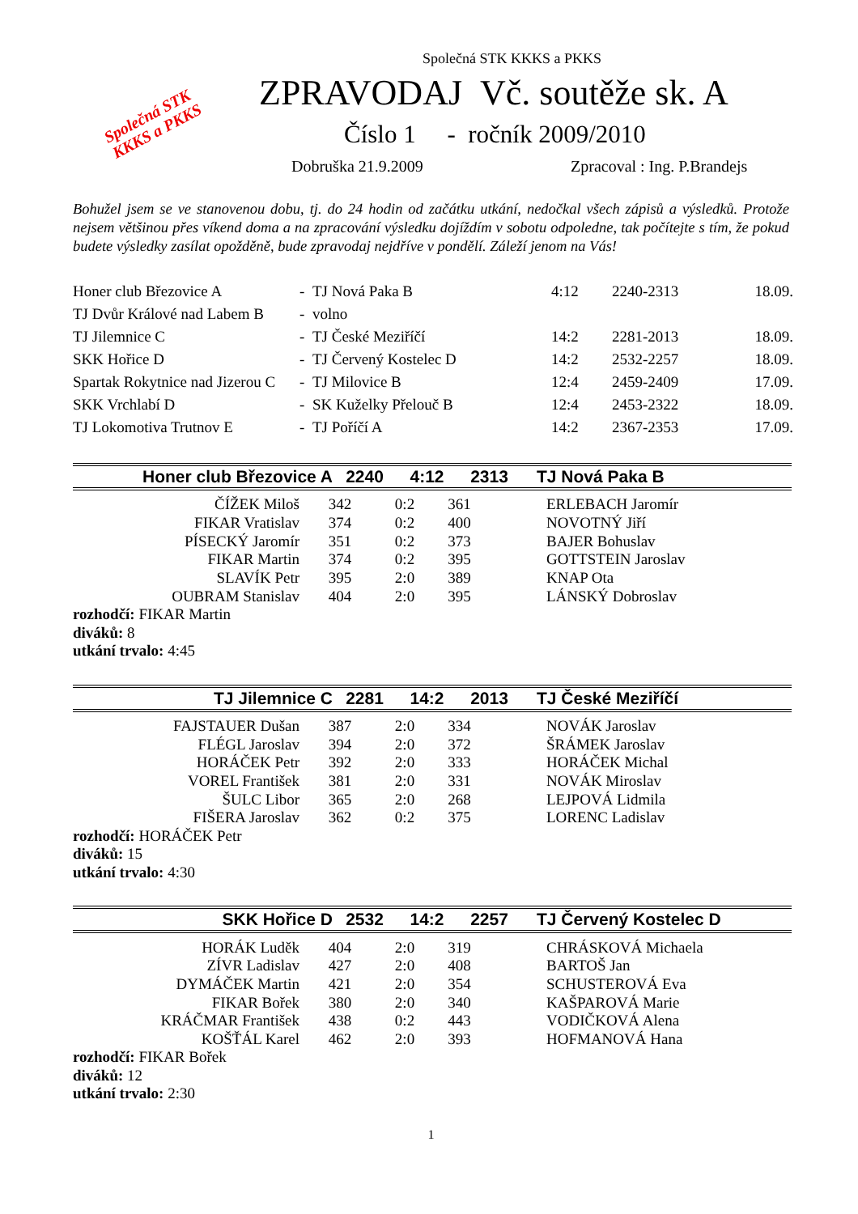Společná STK
KKKS a PKKS
Společná STK KKKS a PKKS
ZPRAVODAJ Vč. soutěže sk. A
Číslo 1 - ročník 2009/2010
Dobruška 21.9.2009 Zpracoval : Ing. P.Brandejs
Bohužel jsem se ve stanovenou dobu, tj. do 24 hodin od začátku utkání, nedočkal všech zápisů a výsledků. Protože nejsem většinou přes víkend doma a na zpracování výsledku dojíždím v sobotu odpoledne, tak počítejte s tím, že pokud budete výsledky zasílat opožděně, bude zpravodaj nejdříve v pondělí. Záleží jenom na Vás!
| Honer club Březovice A | - | TJ Nová Paka B | 4:12 | 2240-2313 | 18.09. |
| TJ Dvůr Králové nad Labem B | - | volno | | | |
| TJ Jilemnice C | - | TJ České Meziříčí | 14:2 | 2281-2013 | 18.09. |
| SKK Hořice D | - | TJ Červený Kostelec D | 14:2 | 2532-2257 | 18.09. |
| Spartak Rokytnice nad Jizerou C | - | TJ Milovice B | 12:4 | 2459-2409 | 17.09. |
| SKK Vrchlabí D | - | SK Kuželky Přelouč B | 12:4 | 2453-2322 | 18.09. |
| TJ Lokomotiva Trutnov E | - | TJ Poříčí A | 14:2 | 2367-2353 | 17.09. |
| Honer club Březovice A | 2240 | 4:12 | 2313 | TJ Nová Paka B |
| --- | --- | --- | --- | --- |
| ČÍŽEK Miloš | 342 | 0:2 | 361 | ERLEBACH Jaromír |
| FIKAR Vratislav | 374 | 0:2 | 400 | NOVOTNÝ Jiří |
| PÍSECKÝ Jaromír | 351 | 0:2 | 373 | BAJER Bohuslav |
| FIKAR Martin | 374 | 0:2 | 395 | GOTTSTEIN Jaroslav |
| SLAVÍK Petr | 395 | 2:0 | 389 | KNAP Ota |
| OUBRAM Stanislav | 404 | 2:0 | 395 | LÁNSKÝ Dobroslav |
rozhodčí: FIKAR Martin
diváků: 8
utkání trvalo: 4:45
| TJ Jilemnice C | 2281 | 14:2 | 2013 | TJ České Meziříčí |
| --- | --- | --- | --- | --- |
| FAJSTAUER Dušan | 387 | 2:0 | 334 | NOVÁK Jaroslav |
| FLÉGL Jaroslav | 394 | 2:0 | 372 | ŠRÁMEK Jaroslav |
| HORÁČEK Petr | 392 | 2:0 | 333 | HORÁČEK Michal |
| VOREL František | 381 | 2:0 | 331 | NOVÁK Miroslav |
| ŠULC Libor | 365 | 2:0 | 268 | LEJPOVÁ Lidmila |
| FIŠERA Jaroslav | 362 | 0:2 | 375 | LORENC Ladislav |
rozhodčí: HORÁČEK Petr
diváků: 15
utkání trvalo: 4:30
| SKK Hořice D | 2532 | 14:2 | 2257 | TJ Červený Kostelec D |
| --- | --- | --- | --- | --- |
| HORÁK Luděk | 404 | 2:0 | 319 | CHRÁSKOVÁ Michaela |
| ZÍVR Ladislav | 427 | 2:0 | 408 | BARTOŠ Jan |
| DYMÁČEK Martin | 421 | 2:0 | 354 | SCHUSTEROVÁ Eva |
| FIKAR Bořek | 380 | 2:0 | 340 | KAŠPAROVÁ Marie |
| KRÁČMAR František | 438 | 0:2 | 443 | VODIČKOVÁ Alena |
| KOŠŤÁL Karel | 462 | 2:0 | 393 | HOFMANOVÁ Hana |
rozhodčí: FIKAR Bořek
diváků: 12
utkání trvalo: 2:30
1